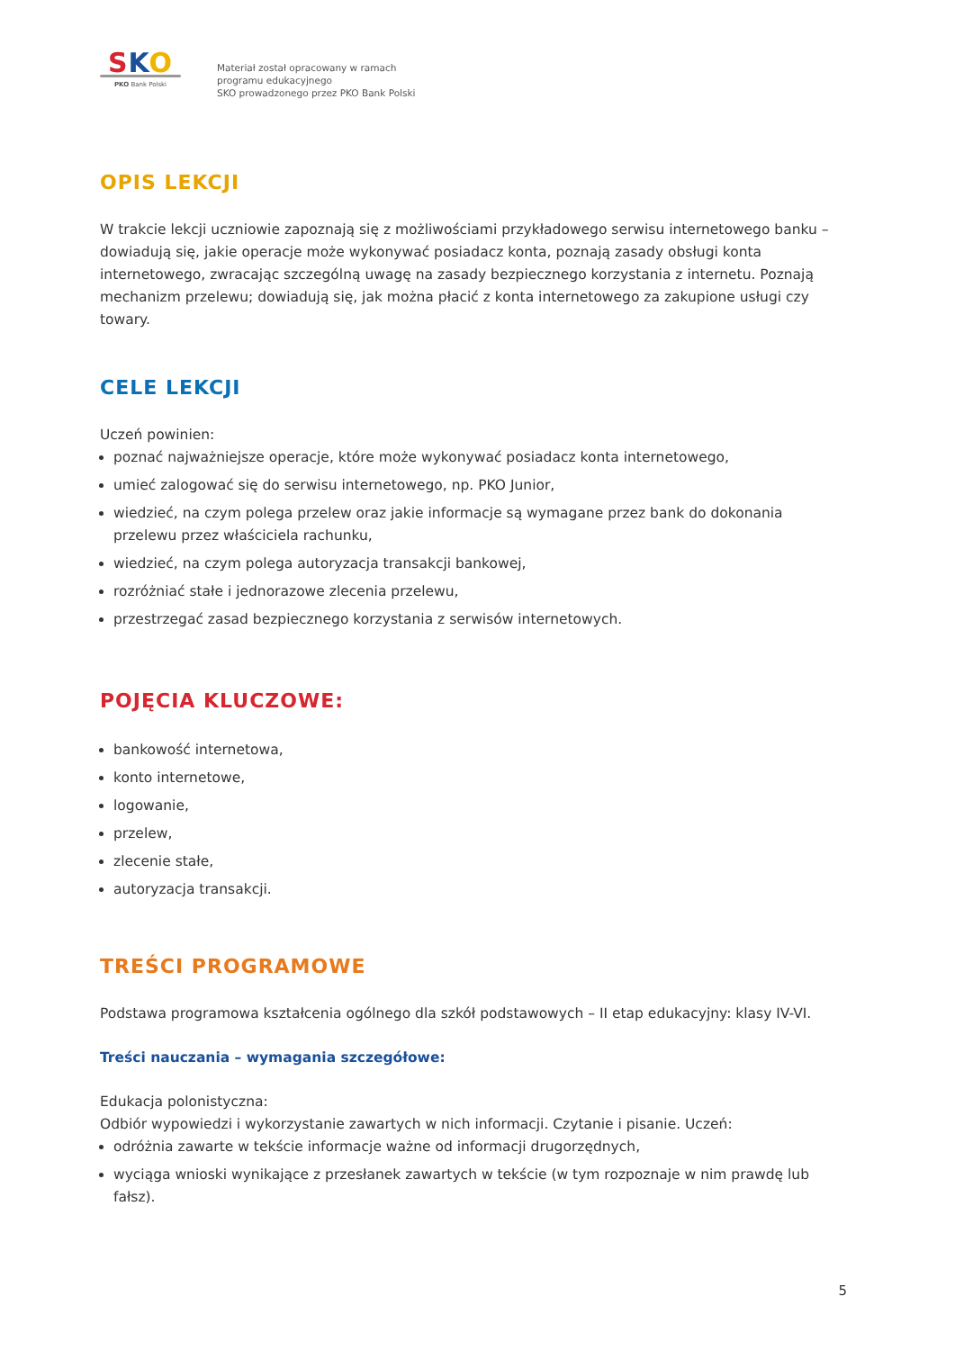SKO
PKO Bank Polski
Materiał został opracowany w ramach
programu edukacyjnego
SKO prowadzonego przez PKO Bank Polski
OPIS LEKCJI
W trakcie lekcji uczniowie zapoznają się z możliwościami przykładowego serwisu internetowego banku – dowiadują się, jakie operacje może wykonywać posiadacz konta, poznają zasady obsługi konta internetowego, zwracając szczególną uwagę na zasady bezpiecznego korzystania z internetu. Poznają mechanizm przelewu; dowiadują się, jak można płacić z konta internetowego za zakupione usługi czy towary.
CELE LEKCJI
Uczeń powinien:
poznać najważniejsze operacje, które może wykonywać posiadacz konta internetowego,
umieć zalogować się do serwisu internetowego, np. PKO Junior,
wiedzieć, na czym polega przelew oraz jakie informacje są wymagane przez bank do dokonania przelewu przez właściciela rachunku,
wiedzieć, na czym polega autoryzacja transakcji bankowej,
rozróżniać stałe i jednorazowe zlecenia przelewu,
przestrzegać zasad bezpiecznego korzystania z serwisów internetowych.
POJĘCIA KLUCZOWE:
bankowość internetowa,
konto internetowe,
logowanie,
przelew,
zlecenie stałe,
autoryzacja transakcji.
TREŚCI PROGRAMOWE
Podstawa programowa kształcenia ogólnego dla szkół podstawowych – II etap edukacyjny: klasy IV-VI.
Treści nauczania – wymagania szczegółowe:
Edukacja polonistyczna:
Odbiór wypowiedzi i wykorzystanie zawartych w nich informacji. Czytanie i pisanie. Uczeń:
odróżnia zawarte w tekście informacje ważne od informacji drugorzędnych,
wyciąga wnioski wynikające z przesłanek zawartych w tekście (w tym rozpoznaje w nim prawdę lub fałsz).
5